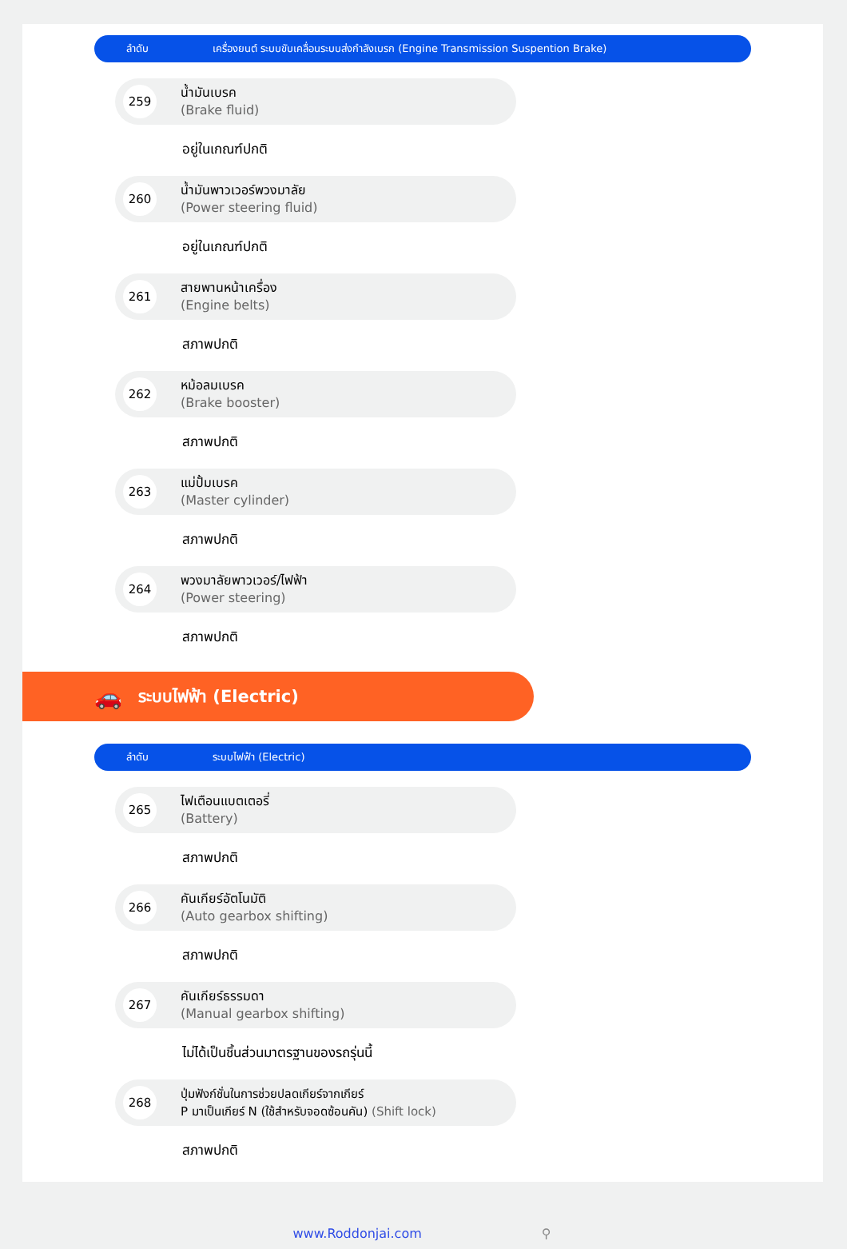ลำดับ
เครื่องยนต์ ระบบขับเคลื่อนระบบส่งกำลังเบรก (Engine Transmission Suspention Brake)
259
น้ำมันเบรค
(Brake fluid)
อยู่ในเกณฑ์ปกติ
260
น้ำมันพาวเวอร์พวงมาลัย
(Power steering fluid)
อยู่ในเกณฑ์ปกติ
261
สายพานหน้าเครื่อง
(Engine belts)
สภาพปกติ
262
หม้อลมเบรค
(Brake booster)
สภาพปกติ
263
แม่ปั้มเบรค
(Master cylinder)
สภาพปกติ
264
พวงมาลัยพาวเวอร์/ไฟฟ้า
(Power steering)
สภาพปกติ
🚗 ระบบไฟฟ้า (Electric)
ลำดับ ระบบไฟฟ้า (Electric)
265
ไฟเตือนแบตเตอรี่
(Battery)
สภาพปกติ
266
คันเกียร์อัตโนมัติ
(Auto gearbox shifting)
สภาพปกติ
267
คันเกียร์ธรรมดา
(Manual gearbox shifting)
ไม่ได้เป็นชิ้นส่วนมาตรฐานของรถรุ่นนี้
268
ปุ่มฟังก์ชั่นในการช่วยปลดเกียร์จากเกียร์
P มาเป็นเกียร์ N (ใช้สำหรับจอดซ้อนคัน) (Shift lock)
สภาพปกติ
www.Roddonjai.com ⚲